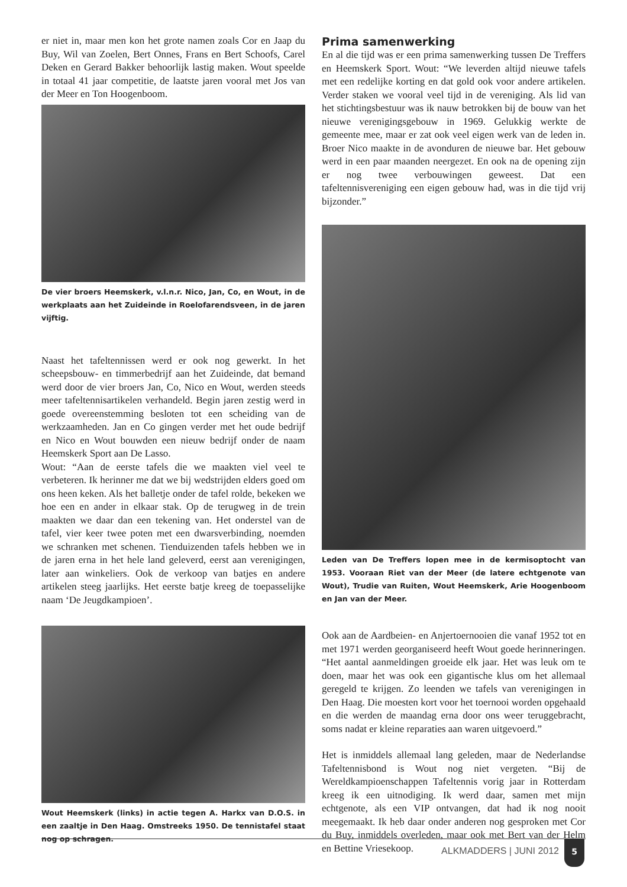er niet in, maar men kon het grote namen zoals Cor en Jaap du Buy, Wil van Zoelen, Bert Onnes, Frans en Bert Schoofs, Carel Deken en Gerard Bakker behoorlijk lastig maken. Wout speelde in totaal 41 jaar competitie, de laatste jaren vooral met Jos van der Meer en Ton Hoogenboom.
De vier broers Heemskerk, v.l.n.r. Nico, Jan, Co, en Wout, in de werkplaats aan het Zuideinde in Roelofarendsveen, in de jaren vijftig.
Naast het tafeltennissen werd er ook nog gewerkt. In het scheepsbouw- en timmerbedrijf aan het Zuideinde, dat bemand werd door de vier broers Jan, Co, Nico en Wout, werden steeds meer tafeltennisartikelen verhandeld. Begin jaren zestig werd in goede overeenstemming besloten tot een scheiding van de werkzaamheden. Jan en Co gingen verder met het oude bedrijf en Nico en Wout bouwden een nieuw bedrijf onder de naam Heemskerk Sport aan De Lasso.
Wout: “Aan de eerste tafels die we maakten viel veel te verbeteren. Ik herinner me dat we bij wedstrijden elders goed om ons heen keken. Als het balletje onder de tafel rolde, bekeken we hoe een en ander in elkaar stak. Op de terugweg in de trein maakten we daar dan een tekening van. Het onderstel van de tafel, vier keer twee poten met een dwarsverbinding, noemden we schranken met schenen. Tienduizenden tafels hebben we in de jaren erna in het hele land geleverd, eerst aan verenigingen, later aan winkeliers. Ook de verkoop van batjes en andere artikelen steeg jaarlijks. Het eerste batje kreeg de toepasselijke naam ‘De Jeugdkampioen’.
Wout Heemskerk (links) in actie tegen A. Harkx van D.O.S. in een zaaltje in Den Haag. Omstreeks 1950. De tennistafel staat nog op schragen.
Prima samenwerking
En al die tijd was er een prima samenwerking tussen De Treffers en Heemskerk Sport. Wout: “We leverden altijd nieuwe tafels met een redelijke korting en dat gold ook voor andere artikelen. Verder staken we vooral veel tijd in de vereniging. Als lid van het stichtingsbestuur was ik nauw betrokken bij de bouw van het nieuwe verenigingsgebouw in 1969. Gelukkig werkte de gemeente mee, maar er zat ook veel eigen werk van de leden in. Broer Nico maakte in de avonduren de nieuwe bar. Het gebouw werd in een paar maanden neergezet. En ook na de opening zijn er nog twee verbouwingen geweest. Dat een tafeltennisvereniging een eigen gebouw had, was in die tijd vrij bijzonder.”
Leden van De Treffers lopen mee in de kermisoptocht van 1953. Vooraan Riet van der Meer (de latere echtgenote van Wout), Trudie van Ruiten, Wout Heemskerk, Arie Hoogenboom en Jan van der Meer.
Ook aan de Aardbeien- en Anjertoernooien die vanaf 1952 tot en met 1971 werden georganiseerd heeft Wout goede herinneringen. “Het aantal aanmeldingen groeide elk jaar. Het was leuk om te doen, maar het was ook een gigantische klus om het allemaal geregeld te krijgen. Zo leenden we tafels van verenigingen in Den Haag. Die moesten kort voor het toernooi worden opgehaald en die werden de maandag erna door ons weer teruggebracht, soms nadat er kleine reparaties aan waren uitgevoerd.”
Het is inmiddels allemaal lang geleden, maar de Nederlandse Tafeltennisbond is Wout nog niet vergeten. “Bij de Wereldkampioenschappen Tafeltennis vorig jaar in Rotterdam kreeg ik een uitnodiging. Ik werd daar, samen met mijn echtgenote, als een VIP ontvangen, dat had ik nog nooit meegemaakt. Ik heb daar onder anderen nog gesproken met Cor du Buy, inmiddels overleden, maar ook met Bert van der Helm en Bettine Vriesekoop.
ALKMADDERS | JUNI 2012
5